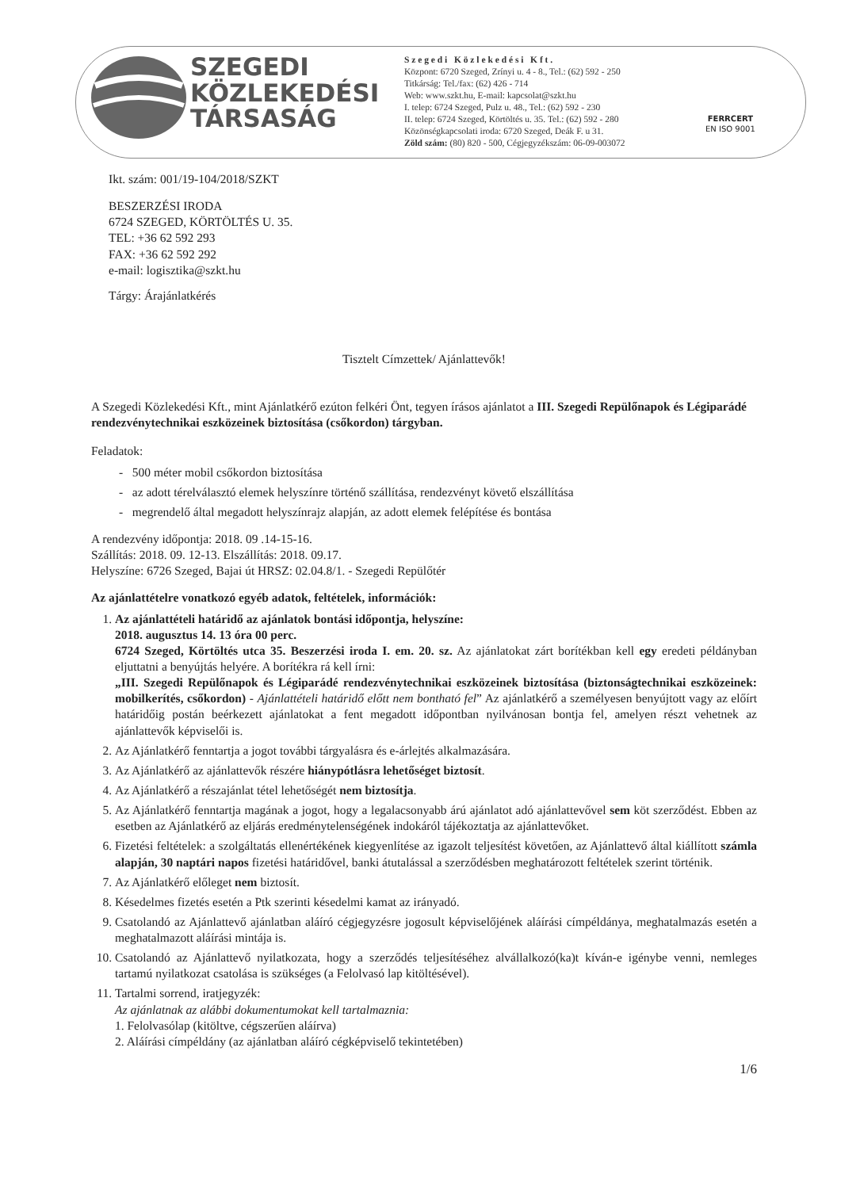SZEGEDI
KÖZLEKEDÉSI
TÁRSASÁG
S z e g e d i K ö z l e k e d é s i K f t .
Központ: 6720 Szeged, Zrínyi u. 4 - 8., Tel.: (62) 592 - 250
Titkárság: Tel./fax: (62) 426 - 714
Web: www.szkt.hu, E-mail: kapcsolat@szkt.hu
I. telep: 6724 Szeged, Pulz u. 48., Tel.: (62) 592 - 230
II. telep: 6724 Szeged, Körtöltés u. 35. Tel.: (62) 592 - 280
Közönségkapcsolati iroda: 6720 Szeged, Deák F. u 31.
Zöld szám: (80) 820 - 500, Cégjegyzékszám: 06-09-003072
FERRCERT
EN ISO 9001
Ikt. szám: 001/19-104/2018/SZKT
BESZERZÉSI IRODA
6724 SZEGED, KÖRTÖLTÉS U. 35.
TEL: +36 62 592 293
FAX: +36 62 592 292
e-mail: logisztika@szkt.hu
Tárgy: Árajánlatkérés
Tisztelt Címzettek/ Ajánlattevők!
A Szegedi Közlekedési Kft., mint Ajánlatkérő ezúton felkéri Önt, tegyen írásos ajánlatot a III. Szegedi Repülőnapok és Légiparádé rendezvénytechnikai eszközeinek biztosítása (csőkordon) tárgyban.
Feladatok:
- 500 méter mobil csőkordon biztosítása
- az adott térelválasztó elemek helyszínre történő szállítása, rendezvényt követő elszállítása
- megrendelő által megadott helyszínrajz alapján, az adott elemek felépítése és bontása
A rendezvény időpontja: 2018. 09 .14-15-16.
Szállítás: 2018. 09. 12-13. Elszállítás: 2018. 09.17.
Helyszíne: 6726 Szeged, Bajai út HRSZ: 02.04.8/1. - Szegedi Repülőtér
Az ajánlattételre vonatkozó egyéb adatok, feltételek, információk:
1. Az ajánlattételi határidő az ajánlatok bontási időpontja, helyszíne:
2018. augusztus 14. 13 óra 00 perc.
6724 Szeged, Körtöltés utca 35. Beszerzési iroda I. em. 20. sz. Az ajánlatokat zárt borítékban kell egy eredeti példányban eljuttatni a benyújtás helyére. A borítékra rá kell írni:
„III. Szegedi Repülőnapok és Légiparádé rendezvénytechnikai eszközeinek biztosítása (biztonságtechnikai eszközeinek: mobilkerítés, csőkordon) - Ajánlattételi határidő előtt nem bontható fel” Az ajánlatkérő a személyesen benyújtott vagy az előírt határidőig postán beérkezett ajánlatokat a fent megadott időpontban nyilvánosan bontja fel, amelyen részt vehetnek az ajánlattevők képviselői is.
2. Az Ajánlatkérő fenntartja a jogot további tárgyalásra és e-árlejtés alkalmazására.
3. Az Ajánlatkérő az ajánlattevők részére hiánypótlásra lehetőséget biztosít.
4. Az Ajánlatkérő a részajánlat tétel lehetőségét nem biztosítja.
5. Az Ajánlatkérő fenntartja magának a jogot, hogy a legalacsonyabb árú ajánlatot adó ajánlattevővel sem köt szerződést. Ebben az esetben az Ajánlatkérő az eljárás eredménytelenségének indokáról tájékoztatja az ajánlattevőket.
6. Fizetési feltételek: a szolgáltatás ellenértékének kiegyenlítése az igazolt teljesítést követően, az Ajánlattevő által kiállított számla alapján, 30 naptári napos fizetési határidővel, banki átutalással a szerződésben meghatározott feltételek szerint történik.
7. Az Ajánlatkérő előleget nem biztosít.
8. Késedelmes fizetés esetén a Ptk szerinti késedelmi kamat az irányadó.
9. Csatolandó az Ajánlattevő ajánlatban aláíró cégjegyzésre jogosult képviselőjének aláírási címpéldánya, meghatalmazás esetén a meghatalmazott aláírási mintája is.
10. Csatolandó az Ajánlattevő nyilatkozata, hogy a szerződés teljesítéséhez alvállalkozó(ka)t kíván-e igénybe venni, nemleges tartamú nyilatkozat csatolása is szükséges (a Felolvasó lap kitöltésével).
11. Tartalmi sorrend, iratjegyzék:
Az ajánlatnak az alábbi dokumentumokat kell tartalmaznia:
1. Felolvasólap (kitöltve, cégszerűen aláírva)
2. Aláírási címpéldány (az ajánlatban aláíró cégképviselő tekintetében)
1/6